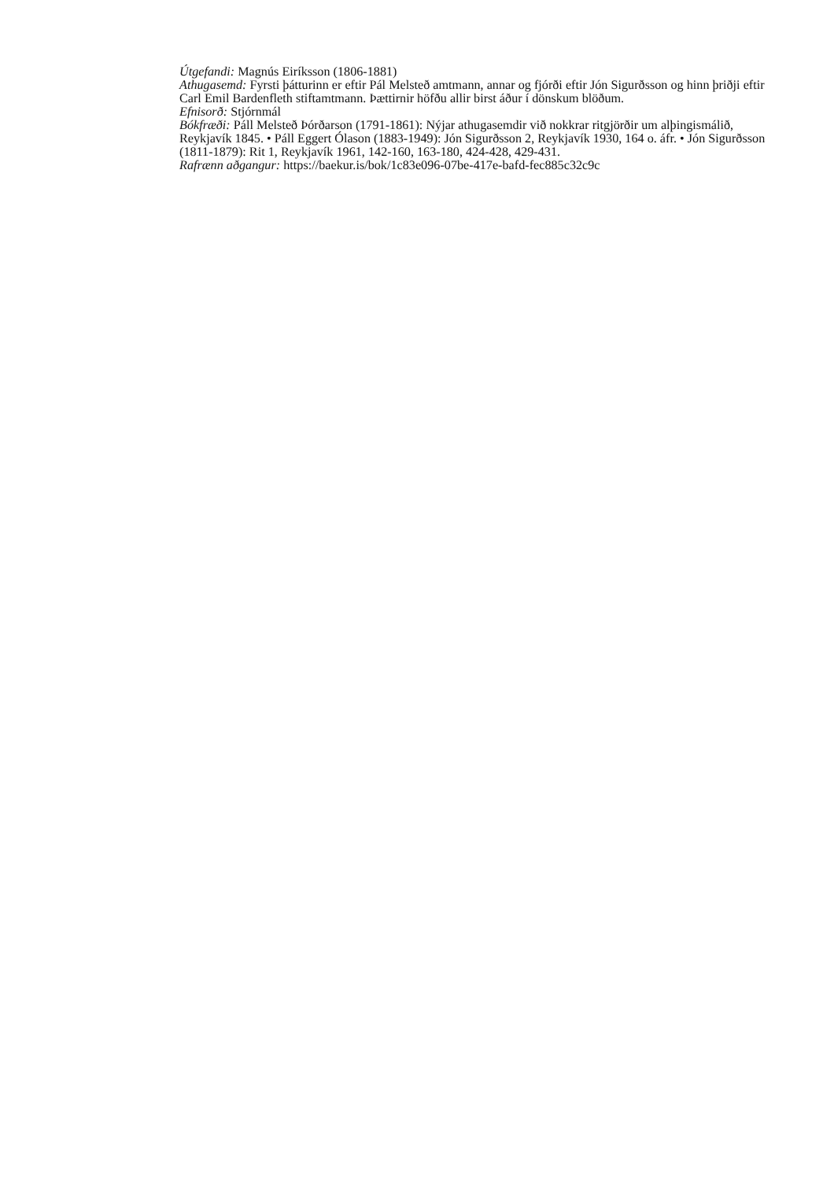Útgefandi: Magnús Eiríksson (1806-1881)
Athugasemd: Fyrsti þátturinn er eftir Pál Melsteð amtmann, annar og fjórði eftir Jón Sigurðsson og hinn þriðji eftir Carl Emil Bardenfleth stiftamtmann. Þættirnir höfðu allir birst áður í dönskum blöðum.
Efnisorð: Stjórnmál
Bókfræði: Páll Melsteð Þórðarson (1791-1861): Nýjar athugasemdir við nokkrar ritgjörðir um alþingismálið, Reykjavík 1845. • Páll Eggert Ólason (1883-1949): Jón Sigurðsson 2, Reykjavík 1930, 164 o. áfr. • Jón Sigurðsson (1811-1879): Rit 1, Reykjavík 1961, 142-160, 163-180, 424-428, 429-431.
Rafrænn aðgangur: https://baekur.is/bok/1c83e096-07be-417e-bafd-fec885c32c9c